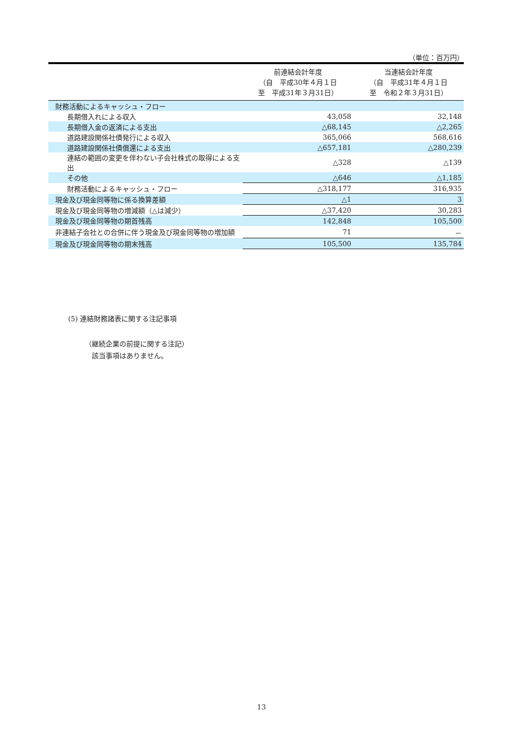（単位：百万円）
| | 前連結会計年度 （自 平成30年４月１日 至 平成31年３月31日） | 当連結会計年度 （自 平成31年４月１日 至 令和２年３月31日） |
| --- | --- | --- |
| 財務活動によるキャッシュ・フロー | | |
| 長期借入れによる収入 | 43,058 | 32,148 |
| 長期借入金の返済による支出 | △68,145 | △2,265 |
| 道路建設関係社債発行による収入 | 365,066 | 568,616 |
| 道路建設関係社債償還による支出 | △657,181 | △280,239 |
| 連結の範囲の変更を伴わない子会社株式の取得による支出 | △328 | △139 |
| その他 | △646 | △1,185 |
| 財務活動によるキャッシュ・フロー | △318,177 | 316,935 |
| 現金及び現金同等物に係る換算差額 | △1 | 3 |
| 現金及び現金同等物の増減額（△は減少） | △37,420 | 30,283 |
| 現金及び現金同等物の期首残高 | 142,848 | 105,500 |
| 非連結子会社との合併に伴う現金及び現金同等物の増加額 | 71 | － |
| 現金及び現金同等物の期末残高 | 105,500 | 135,784 |
(5) 連結財務諸表に関する注記事項
（継続企業の前提に関する注記）
　該当事項はありません。
13